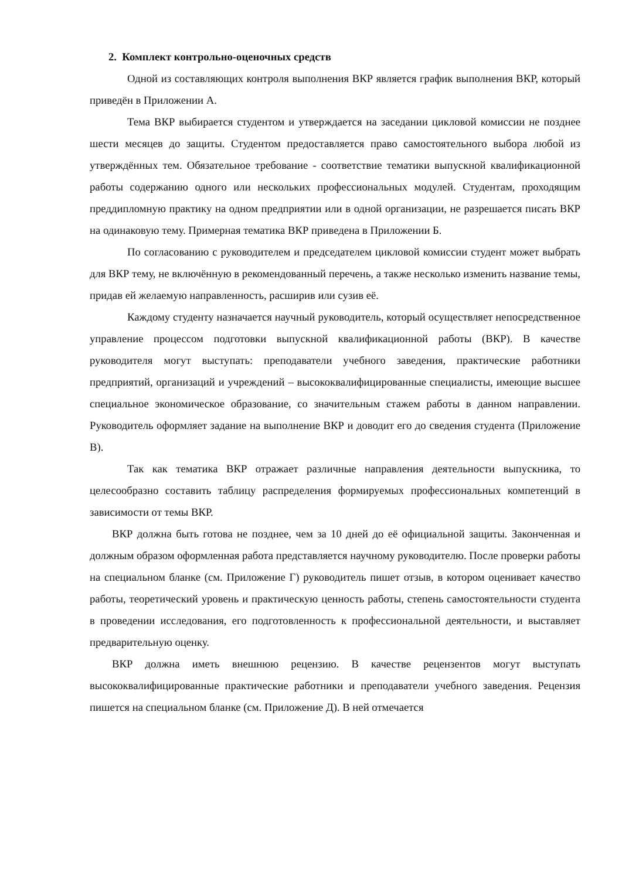2. Комплект контрольно-оценочных средств
Одной из составляющих контроля выполнения ВКР является график выполнения ВКР, который приведён в Приложении А.
Тема ВКР выбирается студентом и утверждается на заседании цикловой комиссии не позднее шести месяцев до защиты. Студентом предоставляется право самостоятельного выбора любой из утверждённых тем. Обязательное требование - соответствие тематики выпускной квалификационной работы содержанию одного или нескольких профессиональных модулей. Студентам, проходящим преддипломную практику на одном предприятии или в одной организации, не разрешается писать ВКР на одинаковую тему. Примерная тематика ВКР приведена в Приложении Б.
По согласованию с руководителем и председателем цикловой комиссии студент может выбрать для ВКР тему, не включённую в рекомендованный перечень, а также несколько изменить название темы, придав ей желаемую направленность, расширив или сузив её.
Каждому студенту назначается научный руководитель, который осуществляет непосредственное управление процессом подготовки выпускной квалификационной работы (ВКР). В качестве руководителя могут выступать: преподаватели учебного заведения, практические работники предприятий, организаций и учреждений – высококвалифицированные специалисты, имеющие высшее специальное экономическое образование, со значительным стажем работы в данном направлении. Руководитель оформляет задание на выполнение ВКР и доводит его до сведения студента (Приложение В).
Так как тематика ВКР отражает различные направления деятельности выпускника, то целесообразно составить таблицу распределения формируемых профессиональных компетенций в зависимости от темы ВКР.
ВКР должна быть готова не позднее, чем за 10 дней до её официальной защиты. Законченная и должным образом оформленная работа представляется научному руководителю. После проверки работы на специальном бланке (см. Приложение Г) руководитель пишет отзыв, в котором оценивает качество работы, теоретический уровень и практическую ценность работы, степень самостоятельности студента в проведении исследования, его подготовленность к профессиональной деятельности, и выставляет предварительную оценку.
ВКР должна иметь внешнюю рецензию. В качестве рецензентов могут выступать высококвалифицированные практические работники и преподаватели учебного заведения. Рецензия пишется на специальном бланке (см. Приложение Д). В ней отмечается